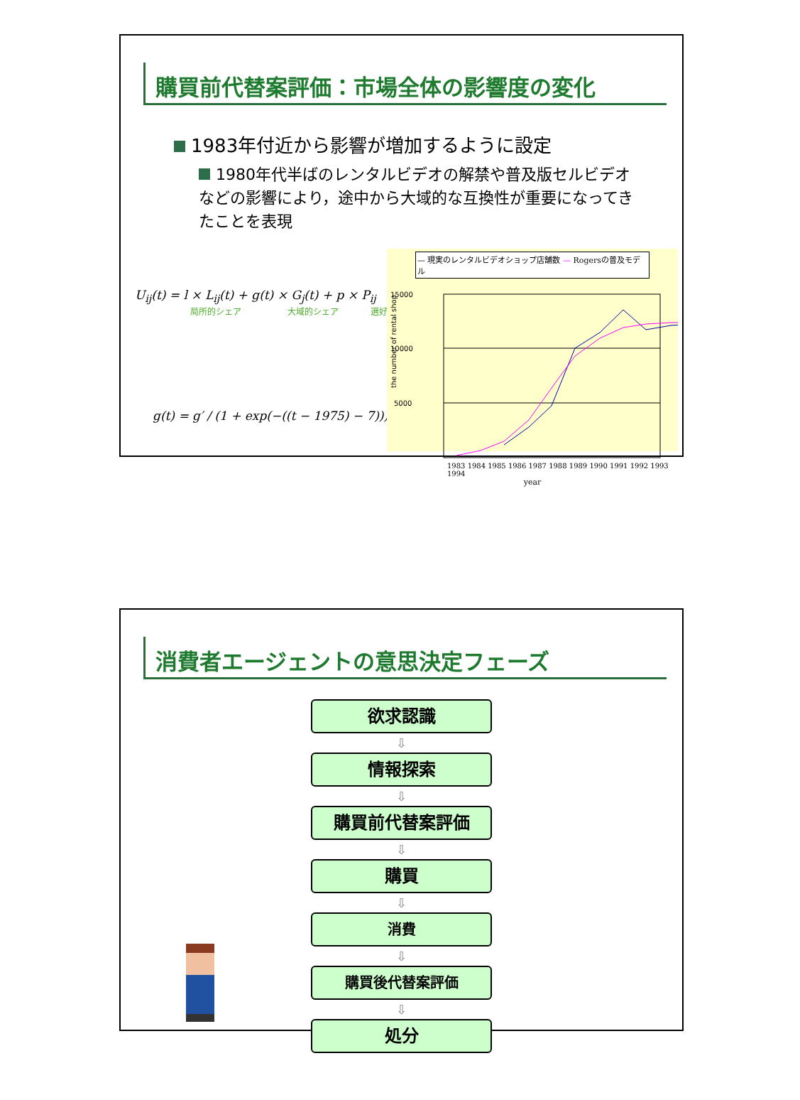購買前代替案評価：市場全体の影響度の変化
1983年付近から影響が増加するように設定
1980年代半ばのレンタルビデオの解禁や普及版セルビデオなどの影響により，途中から大域的な互換性が重要になってきたことを表現
U<sub>ij</sub>(t) = l × L<sub>ij</sub>(t) + g(t) × G<sub>j</sub>(t) + p × P<sub>ij</sub>
局所的シェア 大域的シェア 選好
g(t) = g′ / (1 + exp(−((t − 1975) − 7)))
— 現実のレンタルビデオショップ店舗数 — Rogersの普及モデル
15000
10000
5000
the number of rental shop
1983 1984 1985 1986 1987 1988 1989 1990 1991 1992 1993 1994
year
消費者エージェントの意思決定フェーズ
欲求認識
⇩
情報探索
⇩
購買前代替案評価
⇩
購買
⇩
消費
⇩
購買後代替案評価
⇩
処分